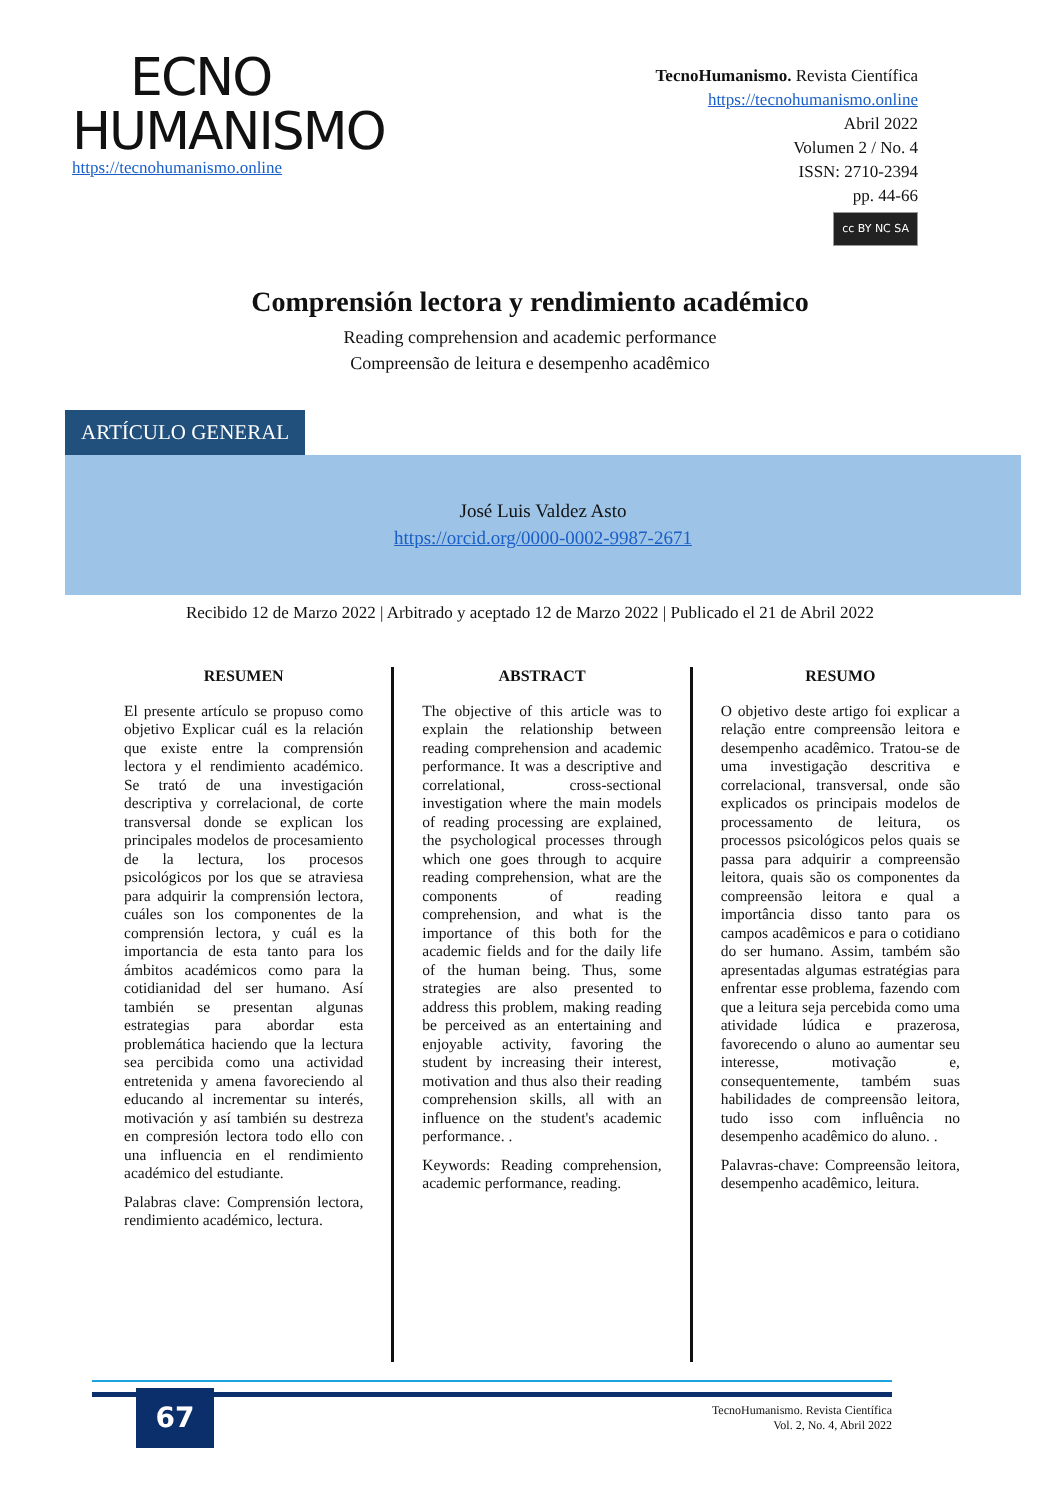ECNO
HUMANISMO
https://tecnohumanismo.online
TecnoHumanismo. Revista Científica
https://tecnohumanismo.online
Abril 2022
Volumen 2 / No. 4
ISSN: 2710-2394
pp. 44-66
cc BY NC SA
Comprensión lectora y rendimiento académico
Reading comprehension and academic performance
Compreensão de leitura e desempenho acadêmico
ARTÍCULO GENERAL
José Luis Valdez Asto
https://orcid.org/0000-0002-9987-2671
Recibido 12 de Marzo 2022 | Arbitrado y aceptado 12 de Marzo 2022 | Publicado el 21 de Abril 2022
RESUMEN
El presente artículo se propuso como objetivo Explicar cuál es la relación que existe entre la comprensión lectora y el rendimiento académico. Se trató de una investigación descriptiva y correlacional, de corte transversal donde se explican los principales modelos de procesamiento de la lectura, los procesos psicológicos por los que se atraviesa para adquirir la comprensión lectora, cuáles son los componentes de la comprensión lectora, y cuál es la importancia de esta tanto para los ámbitos académicos como para la cotidianidad del ser humano. Así también se presentan algunas estrategias para abordar esta problemática haciendo que la lectura sea percibida como una actividad entretenida y amena favoreciendo al educando al incrementar su interés, motivación y así también su destreza en compresión lectora todo ello con una influencia en el rendimiento académico del estudiante.
Palabras clave: Comprensión lectora, rendimiento académico, lectura.
ABSTRACT
The objective of this article was to explain the relationship between reading comprehension and academic performance. It was a descriptive and correlational, cross-sectional investigation where the main models of reading processing are explained, the psychological processes through which one goes through to acquire reading comprehension, what are the components of reading comprehension, and what is the importance of this both for the academic fields and for the daily life of the human being. Thus, some strategies are also presented to address this problem, making reading be perceived as an entertaining and enjoyable activity, favoring the student by increasing their interest, motivation and thus also their reading comprehension skills, all with an influence on the student's academic performance. .
Keywords: Reading comprehension, academic performance, reading.
RESUMO
O objetivo deste artigo foi explicar a relação entre compreensão leitora e desempenho acadêmico. Tratou-se de uma investigação descritiva e correlacional, transversal, onde são explicados os principais modelos de processamento de leitura, os processos psicológicos pelos quais se passa para adquirir a compreensão leitora, quais são os componentes da compreensão leitora e qual a importância disso tanto para os campos acadêmicos e para o cotidiano do ser humano. Assim, também são apresentadas algumas estratégias para enfrentar esse problema, fazendo com que a leitura seja percebida como uma atividade lúdica e prazerosa, favorecendo o aluno ao aumentar seu interesse, motivação e, consequentemente, também suas habilidades de compreensão leitora, tudo isso com influência no desempenho acadêmico do aluno. .
Palavras-chave: Compreensão leitora, desempenho acadêmico, leitura.
67
TecnoHumanismo. Revista Científica
Vol. 2, No. 4, Abril 2022